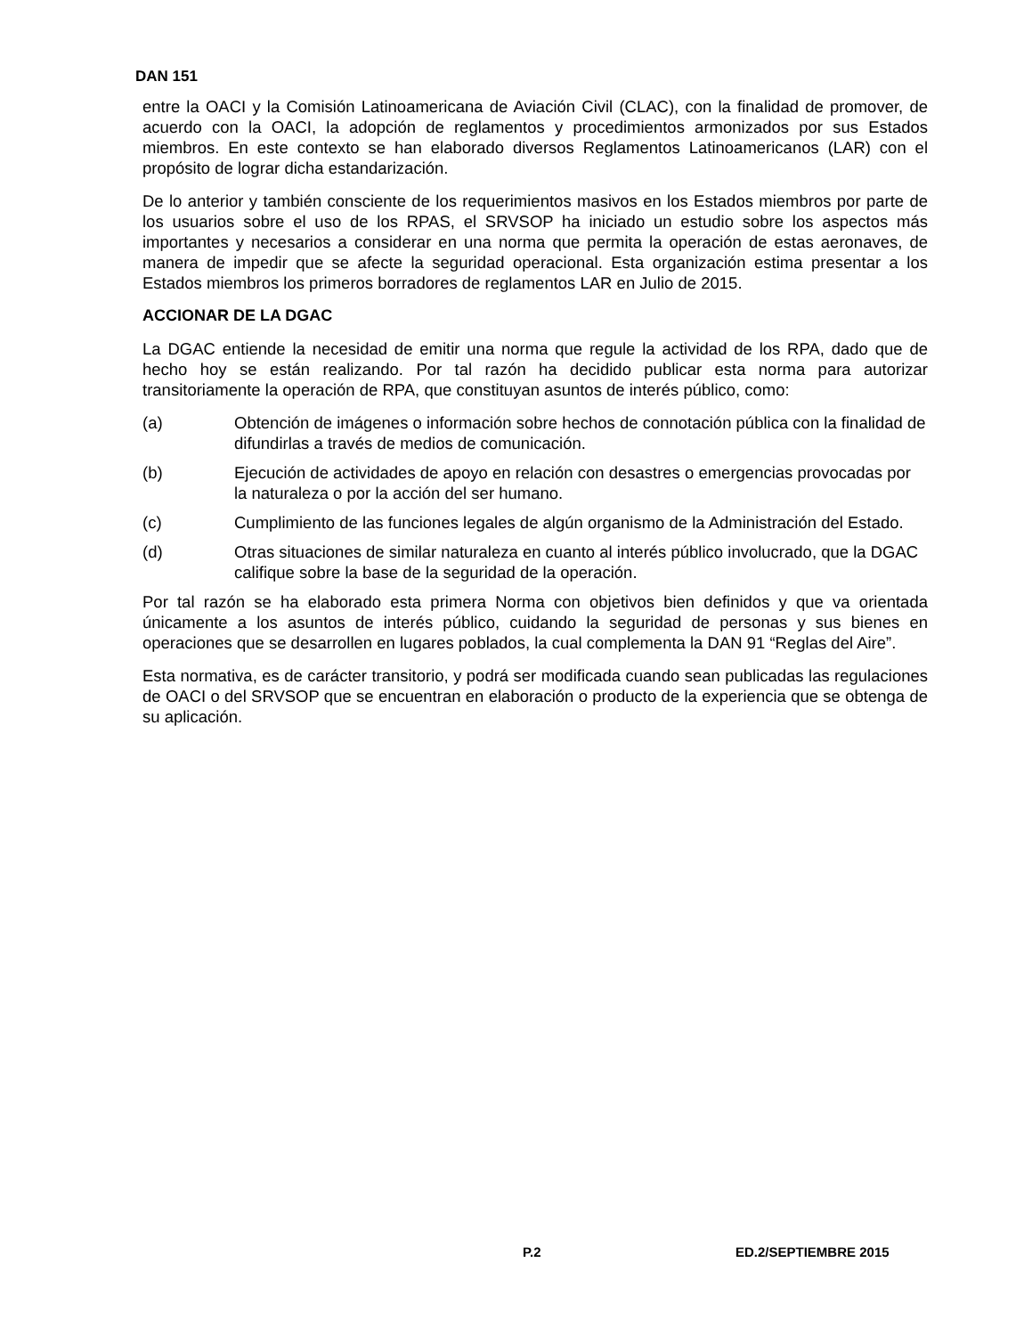DAN 151
entre la OACI y la Comisión Latinoamericana de Aviación Civil (CLAC), con la finalidad de promover, de acuerdo con la OACI, la adopción de reglamentos y procedimientos armonizados por sus Estados miembros. En este contexto se han elaborado diversos Reglamentos Latinoamericanos (LAR) con el propósito de lograr dicha estandarización.
De lo anterior y también consciente de los requerimientos masivos en los Estados miembros por parte de los usuarios sobre el uso de los RPAS, el SRVSOP ha iniciado un estudio sobre los aspectos más importantes y necesarios a considerar en una norma que permita la operación de estas aeronaves, de manera de impedir que se afecte la seguridad operacional. Esta organización estima presentar a los Estados miembros los primeros borradores de reglamentos LAR en Julio de 2015.
ACCIONAR DE LA DGAC
La DGAC entiende la necesidad de emitir una norma que regule la actividad de los RPA, dado que de hecho hoy se están realizando. Por tal razón ha decidido publicar esta norma para autorizar transitoriamente la operación de RPA, que constituyan asuntos de interés público, como:
(a) Obtención de imágenes o información sobre hechos de connotación pública con la finalidad de difundirlas a través de medios de comunicación.
(b) Ejecución de actividades de apoyo en relación con desastres o emergencias provocadas por la naturaleza o por la acción del ser humano.
(c) Cumplimiento de las funciones legales de algún organismo de la Administración del Estado.
(d) Otras situaciones de similar naturaleza en cuanto al interés público involucrado, que la DGAC califique sobre la base de la seguridad de la operación.
Por tal razón se ha elaborado esta primera Norma con objetivos bien definidos y que va orientada únicamente a los asuntos de interés público, cuidando la seguridad de personas y sus bienes en operaciones que se desarrollen en lugares poblados, la cual complementa la DAN 91 “Reglas del Aire”.
Esta normativa, es de carácter transitorio, y podrá ser modificada cuando sean publicadas las regulaciones de OACI o del SRVSOP que se encuentran en elaboración o producto de la experiencia que se obtenga de su aplicación.
P.2 ED.2/SEPTIEMBRE 2015